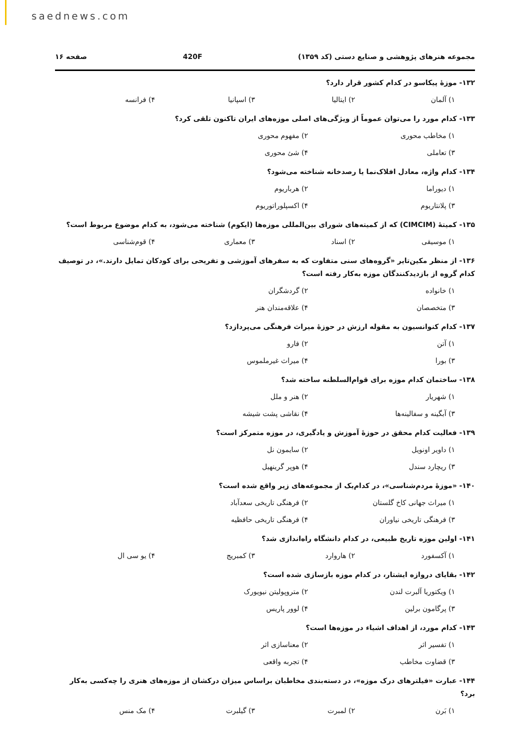saednews.com
مجموعه هنرهای پژوهشی و صنایع دستی (کد ۱۳۵۹) 420F صفحه ۱۶
۱۳۲- موزهٔ پیکاسو در کدام کشور قرار دارد؟
۱) آلمان ۲) ایتالیا ۳) اسپانیا ۴) فرانسه
۱۳۳- کدام مورد را می‌توان عموماً از ویژگی‌های اصلی موزه‌های ایران تاکنون تلقی کرد؟
۱) مخاطب محوری ۲) مفهوم محوری ۳) تعاملی ۴) شئ محوری
۱۳۴- کدام واژه، معادل افلاک‌نما یا رصدخانه شناخته می‌شود؟
۱) دیوراما ۲) هرباریوم ۳) پلانتاریوم ۴) اکسپلوراتوریوم
۱۳۵- کمیتهٔ (CIMCIM) که از کمیته‌های شورای بین‌المللی موزه‌ها (ایکوم) شناخته می‌شود، به کدام موضوع مربوط است؟
۱) موسیقی ۲) اسناد ۳) معماری ۴) قوم‌شناسی
۱۳۶- از منظر مکین‌تایر «گروه‌های سنی متفاوت که به سفرهای آموزشی و تفریحی برای کودکان تمایل دارند.»، در توصیف کدام گروه از بازدیدکنندگان موزه به‌کار رفته است؟
۱) خانواده ۲) گردشگران ۳) متخصصان ۴) علاقه‌مندان هنر
۱۳۷- کدام کنوانسیون به مقوله ارزش در حوزهٔ میراث فرهنگی می‌پردازد؟
۱) آتن ۲) فارو ۳) بورا ۴) میراث غیرملموس
۱۳۸- ساختمان کدام موزه برای قوام‌السلطنه ساخته شد؟
۱) شهریار ۲) هنر و ملل ۳) آبگینه و سفالینه‌ها ۴) نقاشی پشت شیشه
۱۳۹- فعالیت کدام محقق در حوزهٔ آموزش و یادگیری، در موزه متمرکز است؟
۱) داویر اونویل ۲) سایمون نل ۳) ریچارد سندل ۴) هوپر گرینهیل
۱۴۰- «موزهٔ مردم‌شناسی»، در کدام‌یک از مجموعه‌های زیر واقع شده است؟
۱) میراث جهانی کاخ گلستان ۲) فرهنگی تاریخی سعدآباد ۳) فرهنگی تاریخی نیاوران ۴) فرهنگی تاریخی حافظیه
۱۴۱- اولین موزه تاریخ طبیعی، در کدام دانشگاه راه‌اندازی شد؟
۱) آکسفورد ۲) هاروارد ۳) کمبریج ۴) یو سی ال
۱۴۲- بقایای دروازه ایشتار، در کدام موزه بازسازی شده است؟
۱) ویکتوریا آلبرت لندن ۲) متروپولیتن نیویورک ۳) پرگامون برلین ۴) لوور پاریس
۱۴۳- کدام مورد، از اهداف اشیاء در موزه‌ها است؟
۱) تفسیر اثر ۲) معناسازی اثر ۳) قضاوت مخاطب ۴) تجربه واقعی
۱۴۴- عبارت «فیلترهای درک موزه»، در دسته‌بندی مخاطبان براساس میزان درکشان از موزه‌های هنری را چه‌کسی به‌کار برد؟
۱) بَرن ۲) لمبرت ۳) گیلبرت ۴) مک منس